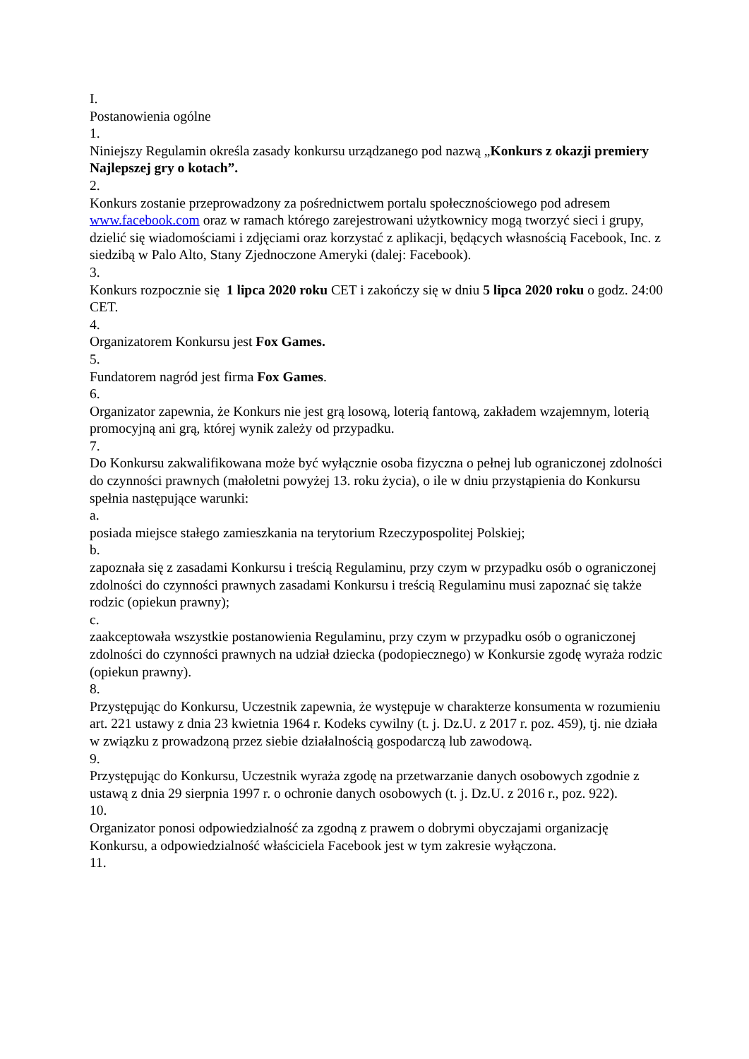I.
Postanowienia ogólne
1.
Niniejszy Regulamin określa zasady konkursu urządzanego pod nazwą „Konkurs z okazji premiery Najlepszej gry o kotach”.
2.
Konkurs zostanie przeprowadzony za pośrednictwem portalu społecznościowego pod adresem www.facebook.com oraz w ramach którego zarejestrowani użytkownicy mogą tworzyć sieci i grupy, dzielić się wiadomościami i zdjęciami oraz korzystać z aplikacji, będących własnością Facebook, Inc. z siedzibą w Palo Alto, Stany Zjednoczone Ameryki (dalej: Facebook).
3.
Konkurs rozpocznie się 1 lipca 2020 roku CET i zakończy się w dniu 5 lipca 2020 roku o godz. 24:00 CET.
4.
Organizatorem Konkursu jest Fox Games.
5.
Fundatorem nagród jest firma Fox Games.
6.
Organizator zapewnia, że Konkurs nie jest grą losową, loterią fantową, zakładem wzajemnym, loterią promocyjną ani grą, której wynik zależy od przypadku.
7.
Do Konkursu zakwalifikowana może być wyłącznie osoba fizyczna o pełnej lub ograniczonej zdolności do czynności prawnych (małoletni powyżej 13. roku życia), o ile w dniu przystąpienia do Konkursu spełnia następujące warunki:
a.
posiada miejsce stałego zamieszkania na terytorium Rzeczypospolitej Polskiej;
b.
zapoznała się z zasadami Konkursu i treścią Regulaminu, przy czym w przypadku osób o ograniczonej zdolności do czynności prawnych zasadami Konkursu i treścią Regulaminu musi zapoznać się także rodzic (opiekun prawny);
c.
zaakceptowała wszystkie postanowienia Regulaminu, przy czym w przypadku osób o ograniczonej zdolności do czynności prawnych na udział dziecka (podopiecznego) w Konkursie zgodę wyraża rodzic (opiekun prawny).
8.
Przystępując do Konkursu, Uczestnik zapewnia, że występuje w charakterze konsumenta w rozumieniu art. 221 ustawy z dnia 23 kwietnia 1964 r. Kodeks cywilny (t. j. Dz.U. z 2017 r. poz. 459), tj. nie działa w związku z prowadzoną przez siebie działalnością gospodarczą lub zawodową.
9.
Przystępując do Konkursu, Uczestnik wyraża zgodę na przetwarzanie danych osobowych zgodnie z ustawą z dnia 29 sierpnia 1997 r. o ochronie danych osobowych (t. j. Dz.U. z 2016 r., poz. 922).
10.
Organizator ponosi odpowiedzialność za zgodną z prawem o dobrymi obyczajami organizację Konkursu, a odpowiedzialność właściciela Facebook jest w tym zakresie wyłączona.
11.